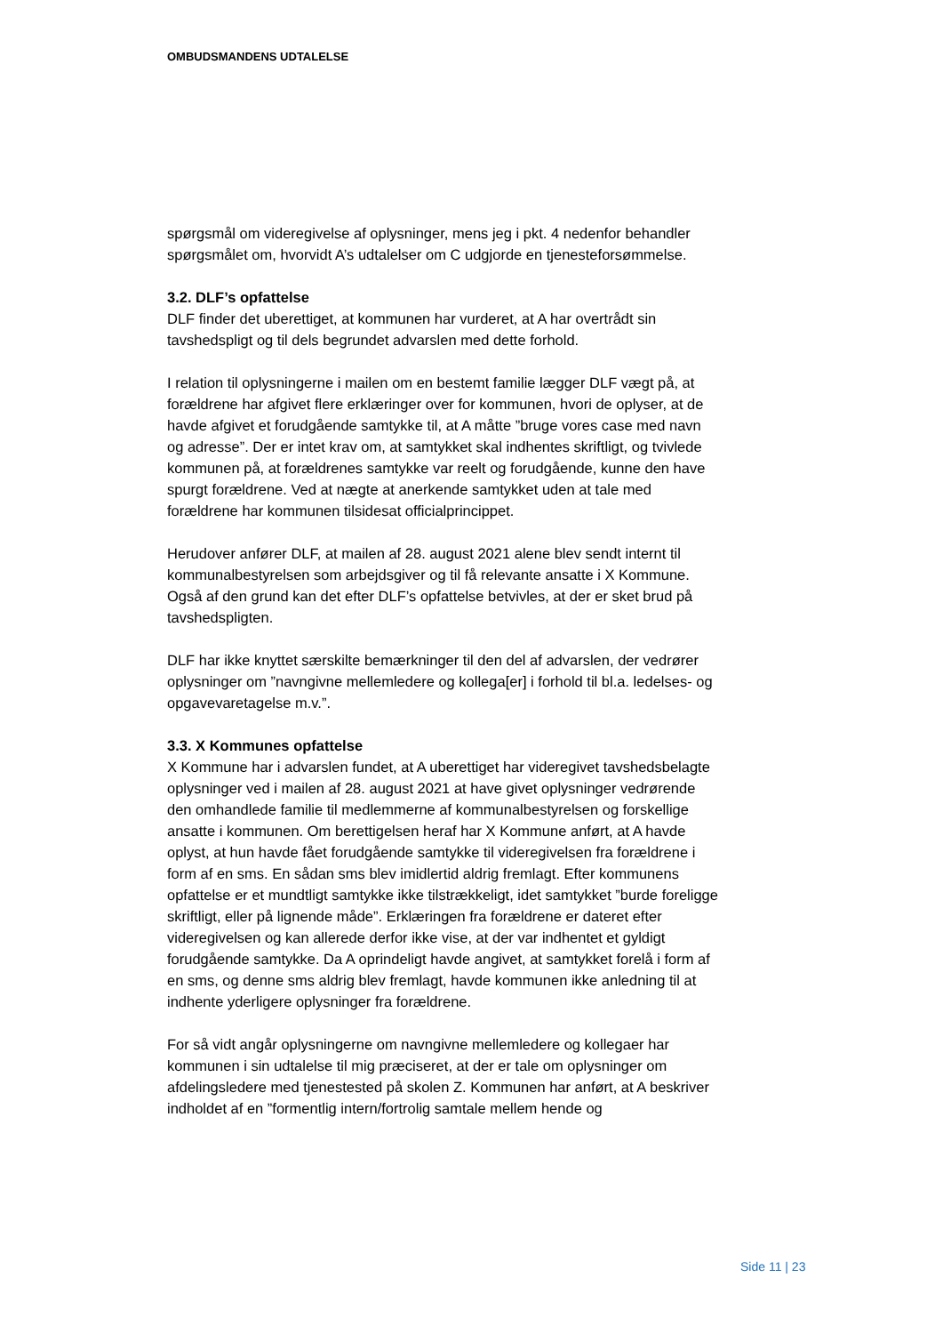OMBUDSMANDENS UDTALELSE
spørgsmål om videregivelse af oplysninger, mens jeg i pkt. 4 nedenfor behandler spørgsmålet om, hvorvidt A’s udtalelser om C udgjorde en tjenesteforsømmelse.
3.2. DLF’s opfattelse
DLF finder det uberettiget, at kommunen har vurderet, at A har overtrådt sin tavshedspligt og til dels begrundet advarslen med dette forhold.
I relation til oplysningerne i mailen om en bestemt familie lægger DLF vægt på, at forældrene har afgivet flere erklæringer over for kommunen, hvori de oplyser, at de havde afgivet et forudgående samtykke til, at A måtte ”bruge vores case med navn og adresse”. Der er intet krav om, at samtykket skal indhentes skriftligt, og tvivlede kommunen på, at forældrenes samtykke var reelt og forudgående, kunne den have spurgt forældrene. Ved at nægte at anerkende samtykket uden at tale med forældrene har kommunen tilsidesat officialprincippet.
Herudover anfører DLF, at mailen af 28. august 2021 alene blev sendt internt til kommunalbestyrelsen som arbejdsgiver og til få relevante ansatte i X Kommune. Også af den grund kan det efter DLF’s opfattelse betvivles, at der er sket brud på tavshedspligten.
DLF har ikke knyttet særskilte bemærkninger til den del af advarslen, der vedrører oplysninger om ”navngivne mellemledere og kollega[er] i forhold til bl.a. ledelses- og opgavevaretagelse m.v.”.
3.3. X Kommunes opfattelse
X Kommune har i advarslen fundet, at A uberettiget har videregivet tavshedsbelagte oplysninger ved i mailen af 28. august 2021 at have givet oplysninger vedrørende den omhandlede familie til medlemmerne af kommunalbestyrelsen og forskellige ansatte i kommunen. Om berettigelsen heraf har X Kommune anført, at A havde oplyst, at hun havde fået forudgående samtykke til videregivelsen fra forældrene i form af en sms. En sådan sms blev imidlertid aldrig fremlagt. Efter kommunens opfattelse er et mundtligt samtykke ikke tilstrækkeligt, idet samtykket ”burde foreligge skriftligt, eller på lignende måde”. Erklæringen fra forældrene er dateret efter videregivelsen og kan allerede derfor ikke vise, at der var indhentet et gyldigt forudgående samtykke. Da A oprindeligt havde angivet, at samtykket forelå i form af en sms, og denne sms aldrig blev fremlagt, havde kommunen ikke anledning til at indhente yderligere oplysninger fra forældrene.
For så vidt angår oplysningerne om navngivne mellemledere og kollegaer har kommunen i sin udtalelse til mig præciseret, at der er tale om oplysninger om afdelingsledere med tjenestested på skolen Z. Kommunen har anført, at A beskriver indholdet af en ”formentlig intern/fortrolig samtale mellem hende og
Side 11 | 23